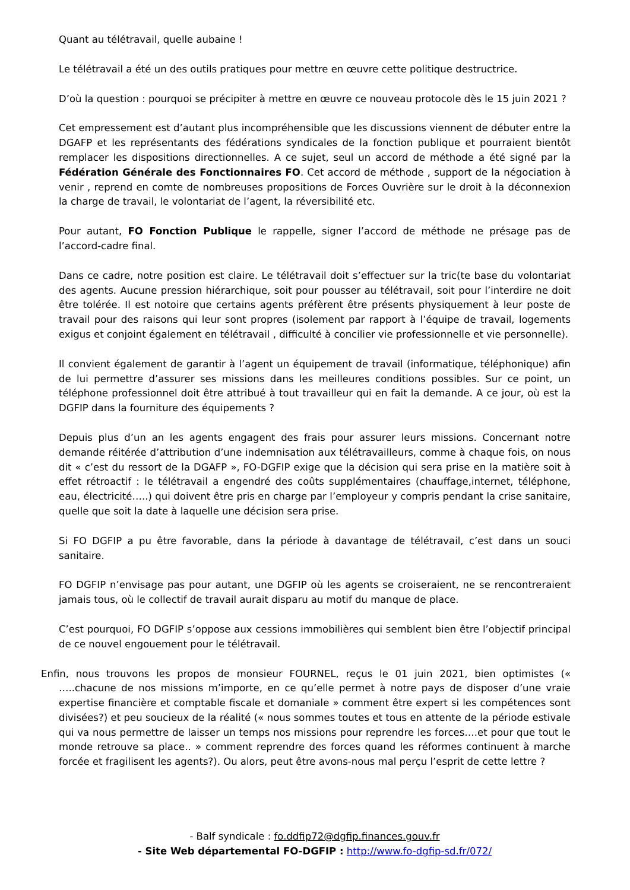Quant au télétravail, quelle aubaine !
Le télétravail a été un des outils pratiques pour mettre en œuvre cette politique destructrice.
D’où la question : pourquoi se précipiter à mettre en œuvre ce nouveau protocole dès le 15 juin 2021 ?
Cet empressement est d’autant plus incompréhensible que les discussions viennent de débuter entre la DGAFP et les représentants des fédérations syndicales de la fonction publique et pourraient bientôt remplacer les dispositions directionnelles. A ce sujet, seul un accord de méthode a été signé par la Fédération Générale des Fonctionnaires FO. Cet accord de méthode , support de la négociation à venir , reprend en comte de nombreuses propositions de Forces Ouvrière sur le droit à la déconnexion la charge de travail, le volontariat de l’agent, la réversibilité etc.
Pour autant, FO Fonction Publique le rappelle, signer l’accord de méthode ne présage pas de l’accord-cadre final.
Dans ce cadre, notre position est claire. Le télétravail doit s’effectuer sur la tric(te base du volontariat des agents. Aucune pression hiérarchique, soit pour pousser au télétravail, soit pour l’interdire ne doit être tolérée. Il est notoire que certains agents préfèrent être présents physiquement à leur poste de travail pour des raisons qui leur sont propres (isolement par rapport à l’équipe de travail, logements exigus et conjoint également en télétravail , difficulté à concilier vie professionnelle et vie personnelle).
Il convient également de garantir à l’agent un équipement de travail (informatique, téléphonique) afin de lui permettre d’assurer ses missions dans les meilleures conditions possibles. Sur ce point, un téléphone professionnel doit être attribué à tout travailleur qui en fait la demande. A ce jour, où est la DGFIP dans la fourniture des équipements ?
Depuis plus d’un an les agents engagent des frais pour assurer leurs missions. Concernant notre demande réitérée d’attribution d’une indemnisation aux télétravailleurs, comme à chaque fois, on nous dit « c’est du ressort de la DGAFP », FO-DGFIP exige que la décision qui sera prise en la matière soit à effet rétroactif : le télétravail a engendré des coûts supplémentaires (chauffage,internet, téléphone, eau, électricité…..) qui doivent être pris en charge par l’employeur y compris pendant la crise sanitaire, quelle que soit la date à laquelle une décision sera prise.
Si FO DGFIP a pu être favorable, dans la période à davantage de télétravail, c’est dans un souci sanitaire.
FO DGFIP n’envisage pas pour autant, une DGFIP où les agents se croiseraient, ne se rencontreraient jamais tous, où le collectif de travail aurait disparu au motif du manque de place.
C’est pourquoi, FO DGFIP s’oppose aux cessions immobilières qui semblent bien être l’objectif principal de ce nouvel engouement pour le télétravail.
Enfin, nous trouvons les propos de monsieur FOURNEL, reçus le 01 juin 2021, bien optimistes (« …..chacune de nos missions m’importe, en ce qu’elle permet à notre pays de disposer d’une vraie expertise financière et comptable fiscale et domaniale » comment être expert si les compétences sont divisées?) et peu soucieux de la réalité (« nous sommes toutes et tous en attente de la période estivale qui va nous permettre de laisser un temps nos missions pour reprendre les forces….et pour que tout le monde retrouve sa place.. » comment reprendre des forces quand les réformes continuent à marche forcée et fragilisent les agents?). Ou alors, peut être avons-nous mal perçu l’esprit de cette lettre ?
- Balf syndicale : fo.ddfip72@dgfip.finances.gouv.fr
- Site Web départemental FO-DGFIP : http://www.fo-dgfip-sd.fr/072/